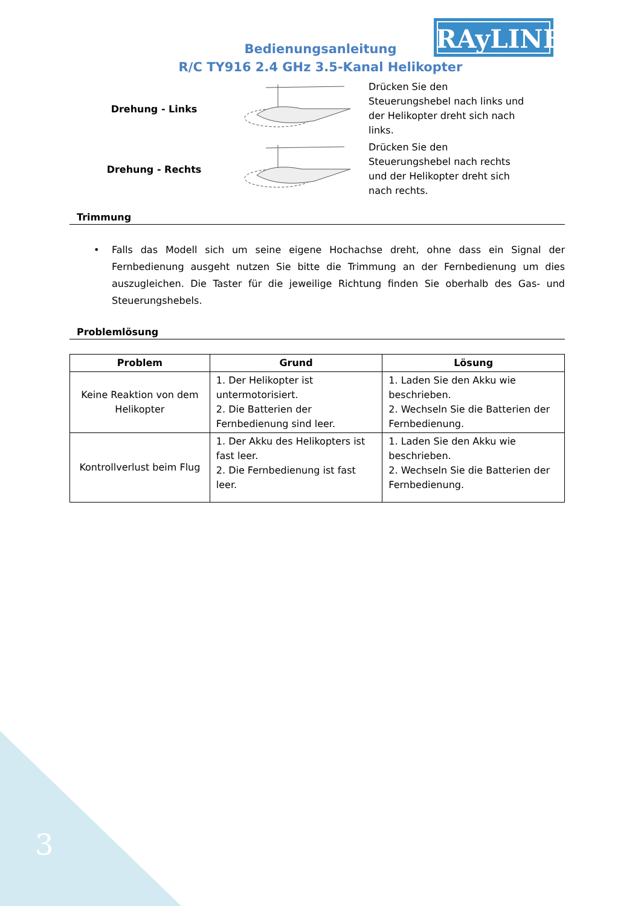RAyLINE
Bedienungsanleitung
R/C TY916 2.4 GHz 3.5-Kanal Helikopter
Drehung - Links
Drücken Sie den Steuerungshebel nach links und der Helikopter dreht sich nach links.
Drehung - Rechts
Drücken Sie den Steuerungshebel nach rechts und der Helikopter dreht sich nach rechts.
Trimmung
• Falls das Modell sich um seine eigene Hochachse dreht, ohne dass ein Signal der Fernbedienung ausgeht nutzen Sie bitte die Trimmung an der Fernbedienung um dies auszugleichen. Die Taster für die jeweilige Richtung finden Sie oberhalb des Gas- und Steuerungshebels.
Problemlösung
| Problem | Grund | Lösung |
| --- | --- | --- |
| Keine Reaktion von dem Helikopter | 1. Der Helikopter ist untermotorisiert. 2. Die Batterien der Fernbedienung sind leer. | 1. Laden Sie den Akku wie beschrieben. 2. Wechseln Sie die Batterien der Fernbedienung. |
| Kontrollverlust beim Flug | 1. Der Akku des Helikopters ist fast leer. 2. Die Fernbedienung ist fast leer. | 1. Laden Sie den Akku wie beschrieben. 2. Wechseln Sie die Batterien der Fernbedienung. |
3